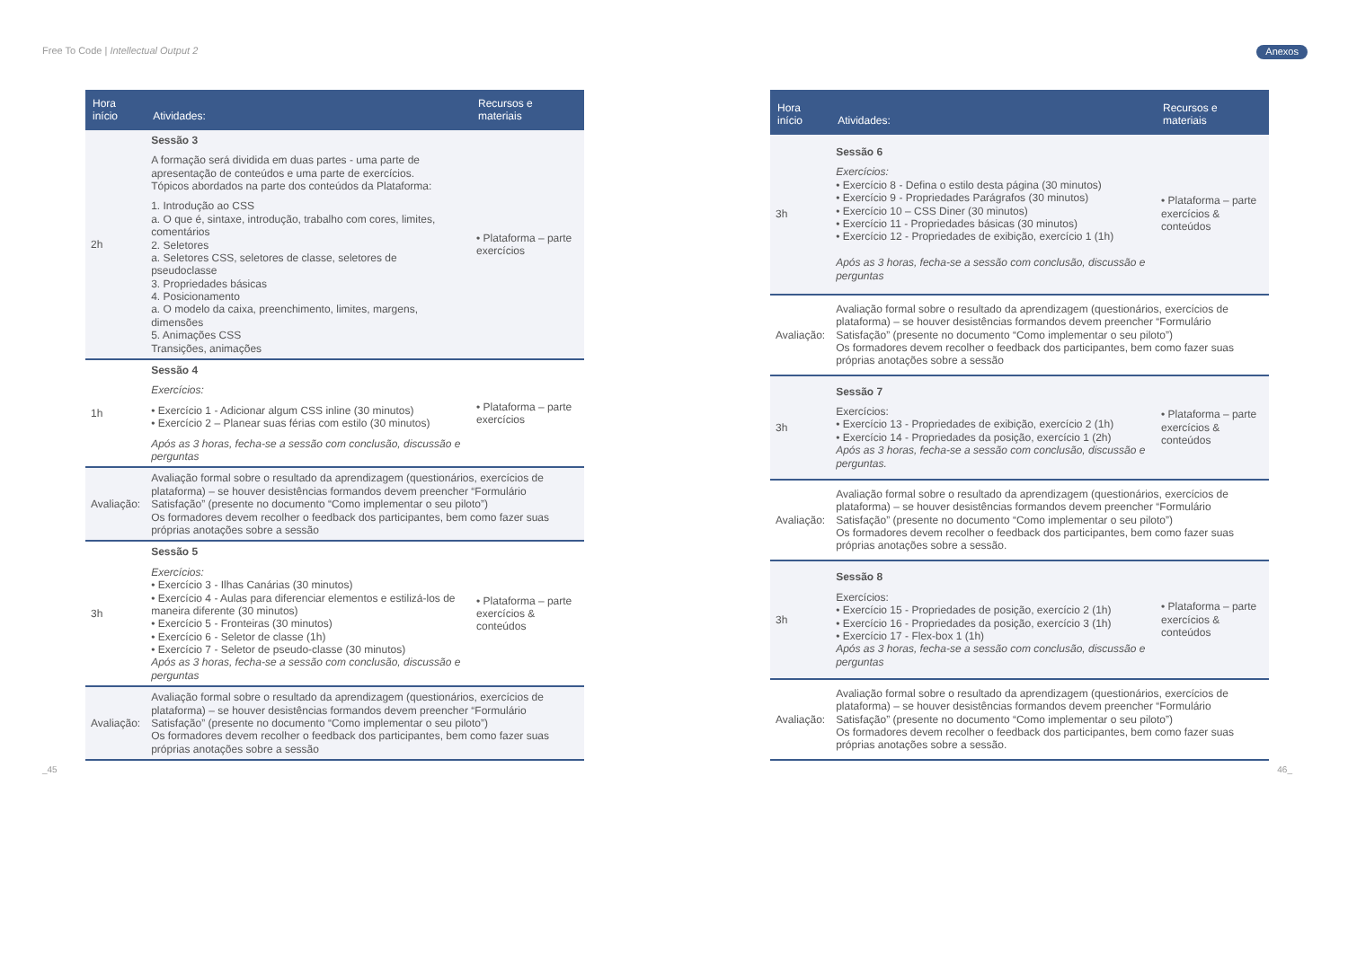Free To Code | Intellectual Output 2
Anexos
| Hora início | Atividades: | Recursos e materiais |
| --- | --- | --- |
| 2h | Sessão 3 A formação será dividida em duas partes - uma parte de apresentação de conteúdos e uma parte de exercícios. Tópicos abordados na parte dos conteúdos da Plataforma: 1. Introdução ao CSS a. O que é, sintaxe, introdução, trabalho com cores, limites, comentários 2. Seletores a. Seletores CSS, seletores de classe, seletores de pseudoclasse 3. Propriedades básicas 4. Posicionamento a. O modelo da caixa, preenchimento, limites, margens, dimensões 5. Animações CSS Transições, animações | • Plataforma – parte exercícios |
| 1h | Sessão 4 Exercícios: • Exercício 1 - Adicionar algum CSS inline (30 minutos) • Exercício 2 – Planear suas férias com estilo (30 minutos) Após as 3 horas, fecha-se a sessão com conclusão, discussão e perguntas | • Plataforma – parte exercícios |
| Avaliação: | Avaliação formal sobre o resultado da aprendizagem (questionários, exercícios de plataforma) – se houver desistências formandos devem preencher “Formulário Satisfação” (presente no documento “Como implementar o seu piloto”) Os formadores devem recolher o feedback dos participantes, bem como fazer suas próprias anotações sobre a sessão | |
| 3h | Sessão 5 Exercícios: • Exercício 3 - Ilhas Canárias (30 minutos) • Exercício 4 - Aulas para diferenciar elementos e estilizá-los de maneira diferente (30 minutos) • Exercício 5 - Fronteiras (30 minutos) • Exercício 6 - Seletor de classe (1h) • Exercício 7 - Seletor de pseudo-classe (30 minutos) Após as 3 horas, fecha-se a sessão com conclusão, discussão e perguntas | • Plataforma – parte exercícios & conteúdos |
| Avaliação: | Avaliação formal sobre o resultado da aprendizagem (questionários, exercícios de plataforma) – se houver desistências formandos devem preencher “Formulário Satisfação” (presente no documento “Como implementar o seu piloto”) Os formadores devem recolher o feedback dos participantes, bem como fazer suas próprias anotações sobre a sessão | |
| Hora início | Atividades: | Recursos e materiais |
| --- | --- | --- |
| 3h | Sessão 6 Exercícios: • Exercício 8 - Defina o estilo desta página (30 minutos) • Exercício 9 - Propriedades Parágrafos (30 minutos) • Exercício 10 – CSS Diner (30 minutos) • Exercício 11 - Propriedades básicas (30 minutos) • Exercício 12 - Propriedades de exibição, exercício 1 (1h) Após as 3 horas, fecha-se a sessão com conclusão, discussão e perguntas | • Plataforma – parte exercícios & conteúdos |
| Avaliação: | Avaliação formal sobre o resultado da aprendizagem (questionários, exercícios de plataforma) – se houver desistências formandos devem preencher “Formulário Satisfação” (presente no documento “Como implementar o seu piloto”) Os formadores devem recolher o feedback dos participantes, bem como fazer suas próprias anotações sobre a sessão | |
| 3h | Sessão 7 Exercícios: • Exercício 13 - Propriedades de exibição, exercício 2 (1h) • Exercício 14 - Propriedades da posição, exercício 1 (2h) Após as 3 horas, fecha-se a sessão com conclusão, discussão e perguntas. | • Plataforma – parte exercícios & conteúdos |
| Avaliação: | Avaliação formal sobre o resultado da aprendizagem (questionários, exercícios de plataforma) – se houver desistências formandos devem preencher “Formulário Satisfação” (presente no documento “Como implementar o seu piloto”) Os formadores devem recolher o feedback dos participantes, bem como fazer suas próprias anotações sobre a sessão. | |
| 3h | Sessão 8 Exercícios: • Exercício 15 - Propriedades de posição, exercício 2 (1h) • Exercício 16 - Propriedades da posição, exercício 3 (1h) • Exercício 17 - Flex-box 1 (1h) Após as 3 horas, fecha-se a sessão com conclusão, discussão e perguntas | • Plataforma – parte exercícios & conteúdos |
| Avaliação: | Avaliação formal sobre o resultado da aprendizagem (questionários, exercícios de plataforma) – se houver desistências formandos devem preencher “Formulário Satisfação” (presente no documento “Como implementar o seu piloto”) Os formadores devem recolher o feedback dos participantes, bem como fazer suas próprias anotações sobre a sessão. | |
_45 46_